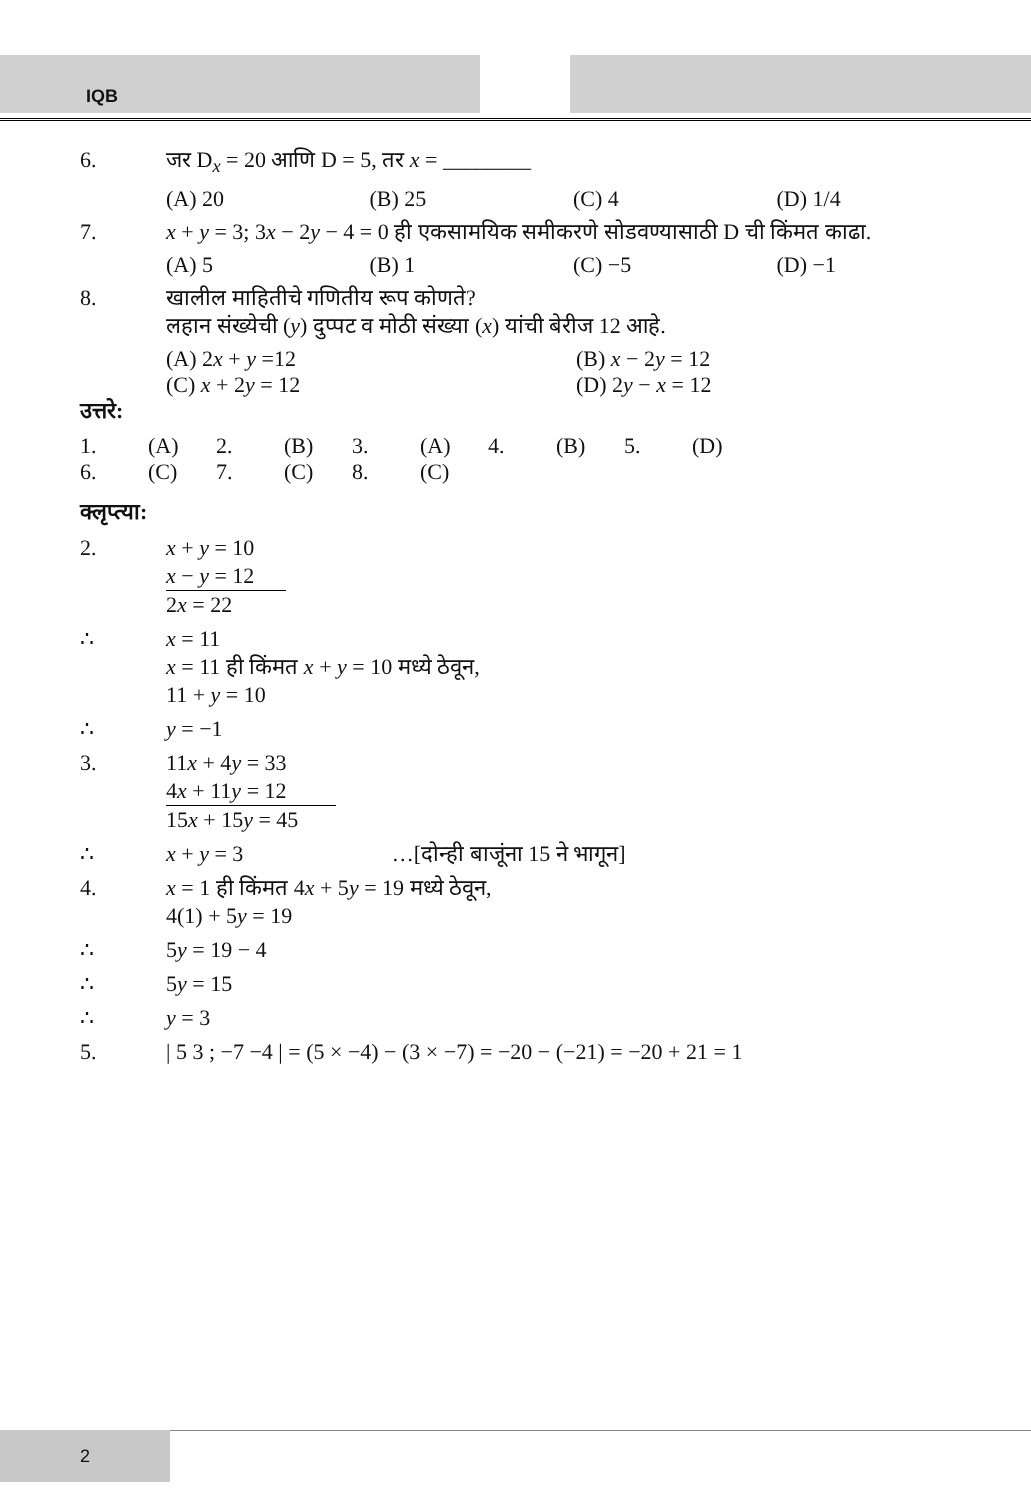IQB
6. जर D<sub>x</sub> = 20 आणि D = 5, तर x = ________
(A) 20 (B) 25 (C) 4 (D) 1/4
7. x + y = 3; 3x − 2y − 4 = 0 ही एकसामयिक समीकरणे सोडवण्यासाठी D ची किंमत काढा.
(A) 5 (B) 1 (C) −5 (D) −1
8. खालील माहितीचे गणितीय रूप कोणते?
लहान संख्येची (y) दुप्पट व मोठी संख्या (x) यांची बेरीज 12 आहे.
(A) 2x + y =12 (B) x − 2y = 12
(C) x + 2y = 12 (D) 2y − x = 12
उत्तरे:
| 1. | (A) | 2. | (B) | 3. | (A) | 4. | (B) | 5. | (D) |
| 6. | (C) | 7. | (C) | 8. | (C) | | | | |
क्लृप्त्या:
2. x + y = 10
x − y = 12
2x = 22
∴ x = 11
x = 11 ही किंमत x + y = 10 मध्ये ठेवून,
11 + y = 10
∴ y = −1
3. 11x + 4y = 33
4x + 11y = 12
15x + 15y = 45
∴ x + y = 3 …[दोन्ही बाजूंना 15 ने भागून]
4. x = 1 ही किंमत 4x + 5y = 19 मध्ये ठेवून,
4(1) + 5y = 19
∴ 5y = 19 − 4
∴ 5y = 15
∴ y = 3
5. | 5 3 ; −7 −4 | = (5 × −4) − (3 × −7) = −20 − (−21) = −20 + 21 = 1
2